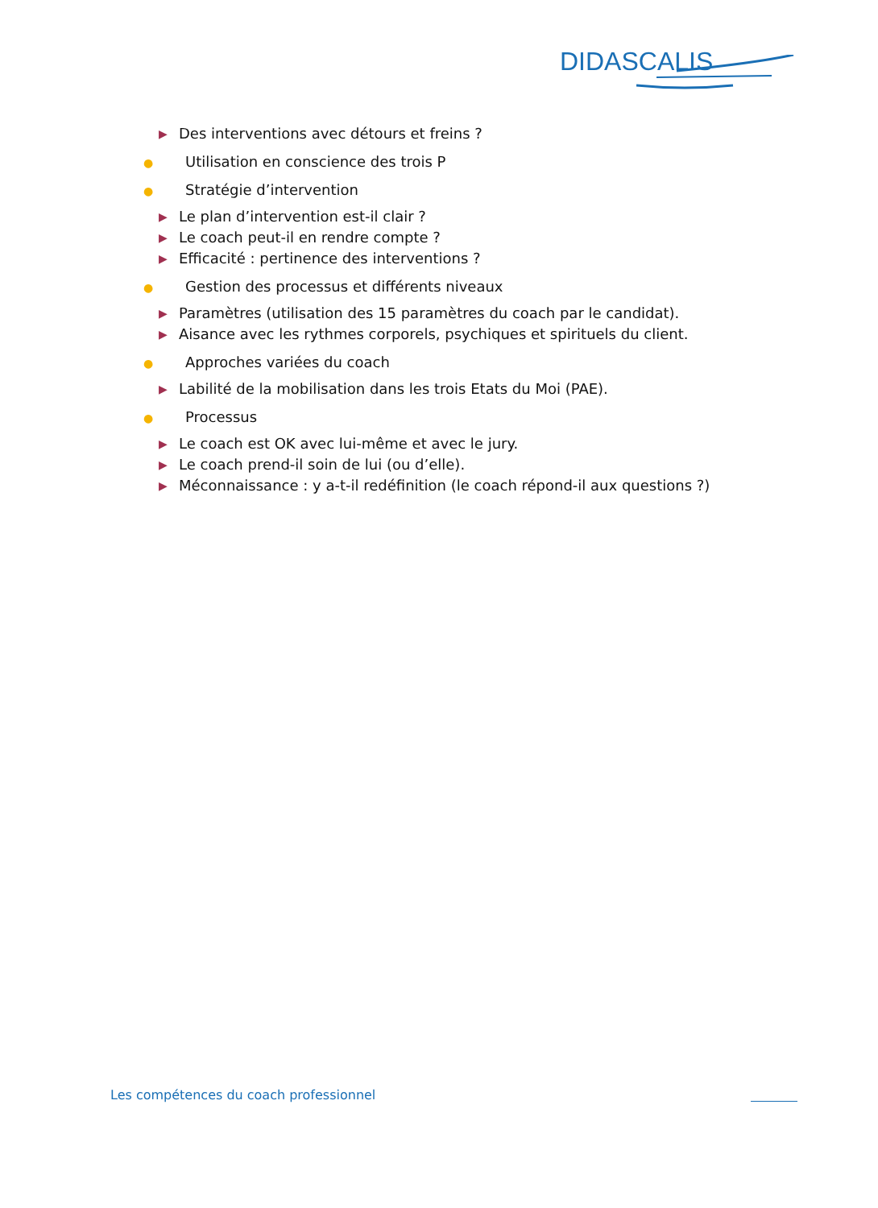DIDASCALIS
▶ Des interventions avec détours et freins ?
● Utilisation en conscience des trois P
● Stratégie d’intervention
▶ Le plan d’intervention est-il clair ?
▶ Le coach peut-il en rendre compte ?
▶ Efficacité : pertinence des interventions ?
● Gestion des processus et différents niveaux
▶ Paramètres (utilisation des 15 paramètres du coach par le candidat).
▶ Aisance avec les rythmes corporels, psychiques et spirituels du client.
● Approches variées du coach
▶ Labilité de la mobilisation dans les trois Etats du Moi (PAE).
● Processus
▶ Le coach est OK avec lui-même et avec le jury.
▶ Le coach prend-il soin de lui (ou d’elle).
▶ Méconnaissance : y a-t-il redéfinition (le coach répond-il aux questions ?)
Les compétences du coach professionnel